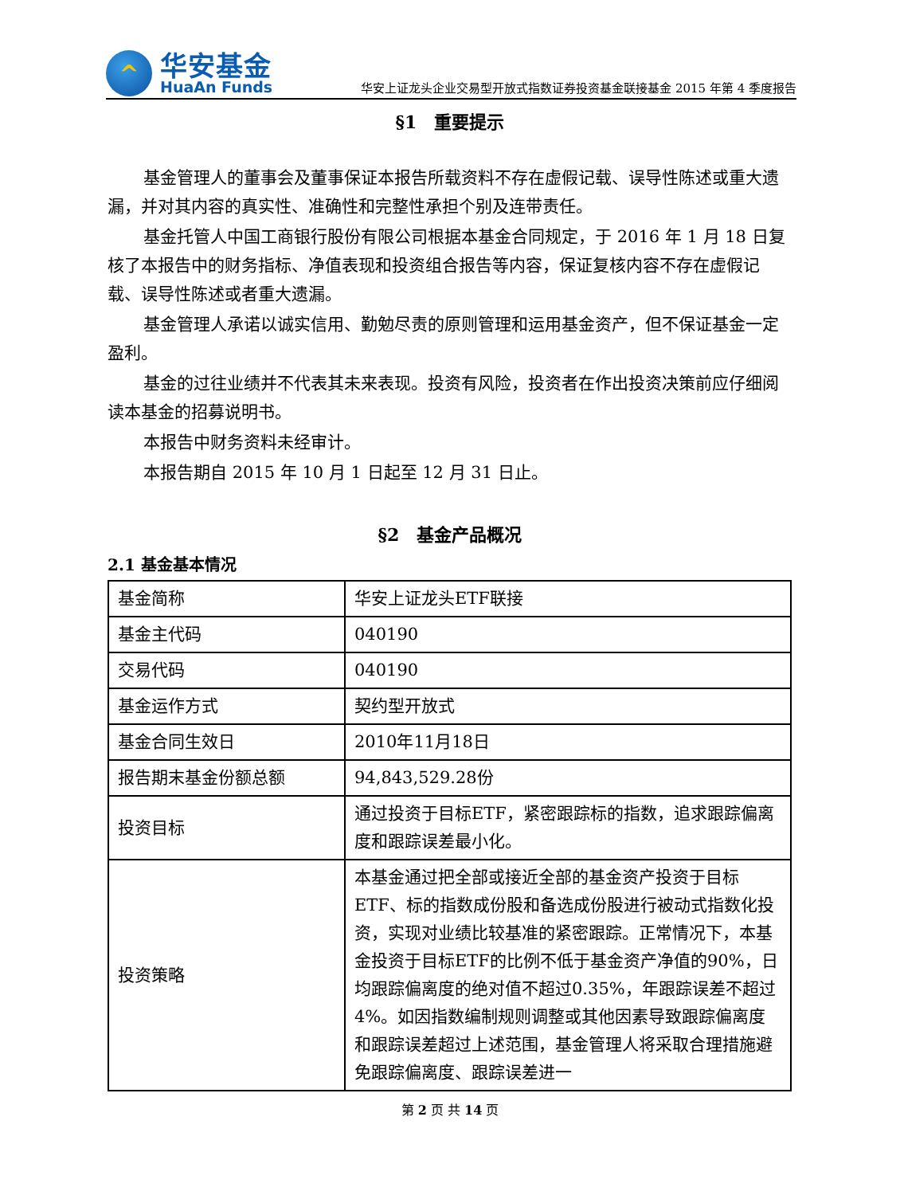^
华安基金
HuaAn Funds
华安上证龙头企业交易型开放式指数证券投资基金联接基金 2015 年第 4 季度报告
§1　重要提示
基金管理人的董事会及董事保证本报告所载资料不存在虚假记载、误导性陈述或重大遗漏，并对其内容的真实性、准确性和完整性承担个别及连带责任。
基金托管人中国工商银行股份有限公司根据本基金合同规定，于 2016 年 1 月 18 日复核了本报告中的财务指标、净值表现和投资组合报告等内容，保证复核内容不存在虚假记载、误导性陈述或者重大遗漏。
基金管理人承诺以诚实信用、勤勉尽责的原则管理和运用基金资产，但不保证基金一定盈利。
基金的过往业绩并不代表其未来表现。投资有风险，投资者在作出投资决策前应仔细阅读本基金的招募说明书。
本报告中财务资料未经审计。
本报告期自 2015 年 10 月 1 日起至 12 月 31 日止。
§2　基金产品概况
2.1 基金基本情况
| 基金简称 | 华安上证龙头ETF联接 |
| 基金主代码 | 040190 |
| 交易代码 | 040190 |
| 基金运作方式 | 契约型开放式 |
| 基金合同生效日 | 2010年11月18日 |
| 报告期末基金份额总额 | 94,843,529.28份 |
| 投资目标 | 通过投资于目标ETF，紧密跟踪标的指数，追求跟踪偏离度和跟踪误差最小化。 |
| 投资策略 | 本基金通过把全部或接近全部的基金资产投资于目标ETF、标的指数成份股和备选成份股进行被动式指数化投资，实现对业绩比较基准的紧密跟踪。正常情况下，本基金投资于目标ETF的比例不低于基金资产净值的90%，日均跟踪偏离度的绝对值不超过0.35%，年跟踪误差不超过4%。如因指数编制规则调整或其他因素导致跟踪偏离度和跟踪误差超过上述范围，基金管理人将采取合理措施避免跟踪偏离度、跟踪误差进一 |
第 2 页 共 14 页